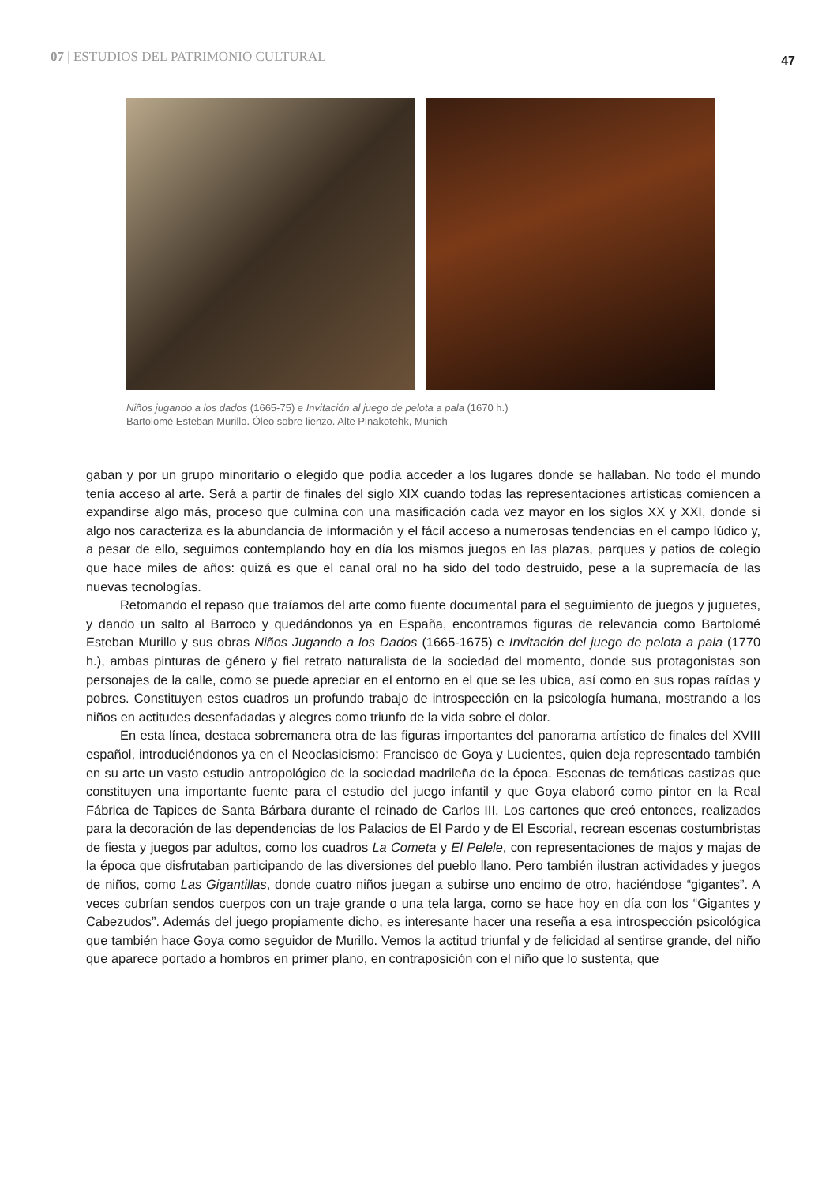07 | ESTUDIOS DEL PATRIMONIO CULTURAL
47
Niños jugando a los dados (1665-75) e Invitación al juego de pelota a pala (1670 h.)
Bartolomé Esteban Murillo. Óleo sobre lienzo. Alte Pinakotehk, Munich
gaban y por un grupo minoritario o elegido que podía acceder a los lugares donde se hallaban. No todo el mundo tenía acceso al arte. Será a partir de finales del siglo XIX cuando todas las representaciones artísticas comiencen a expandirse algo más, proceso que culmina con una masificación cada vez mayor en los siglos XX y XXI, donde si algo nos caracteriza es la abundancia de información y el fácil acceso a numerosas tendencias en el campo lúdico y, a pesar de ello, seguimos contemplando hoy en día los mismos juegos en las plazas, parques y patios de colegio que hace miles de años: quizá es que el canal oral no ha sido del todo destruido, pese a la supremacía de las nuevas tecnologías.
Retomando el repaso que traíamos del arte como fuente documental para el seguimiento de juegos y juguetes, y dando un salto al Barroco y quedándonos ya en España, encontramos figuras de relevancia como Bartolomé Esteban Murillo y sus obras Niños Jugando a los Dados (1665-1675) e Invitación del juego de pelota a pala (1770 h.), ambas pinturas de género y fiel retrato naturalista de la sociedad del momento, donde sus protagonistas son personajes de la calle, como se puede apreciar en el entorno en el que se les ubica, así como en sus ropas raídas y pobres. Constituyen estos cuadros un profundo trabajo de introspección en la psicología humana, mostrando a los niños en actitudes desenfadadas y alegres como triunfo de la vida sobre el dolor.
En esta línea, destaca sobremanera otra de las figuras importantes del panorama artístico de finales del XVIII español, introduciéndonos ya en el Neoclasicismo: Francisco de Goya y Lucientes, quien deja representado también en su arte un vasto estudio antropológico de la sociedad madrileña de la época. Escenas de temáticas castizas que constituyen una importante fuente para el estudio del juego infantil y que Goya elaboró como pintor en la Real Fábrica de Tapices de Santa Bárbara durante el reinado de Carlos III. Los cartones que creó entonces, realizados para la decoración de las dependencias de los Palacios de El Pardo y de El Escorial, recrean escenas costumbristas de fiesta y juegos par adultos, como los cuadros La Cometa y El Pelele, con representaciones de majos y majas de la época que disfrutaban participando de las diversiones del pueblo llano. Pero también ilustran actividades y juegos de niños, como Las Gigantillas, donde cuatro niños juegan a subirse uno encimo de otro, haciéndose “gigantes”. A veces cubrían sendos cuerpos con un traje grande o una tela larga, como se hace hoy en día con los “Gigantes y Cabezudos”. Además del juego propiamente dicho, es interesante hacer una reseña a esa introspección psicológica que también hace Goya como seguidor de Murillo. Vemos la actitud triunfal y de felicidad al sentirse grande, del niño que aparece portado a hombros en primer plano, en contraposición con el niño que lo sustenta, que